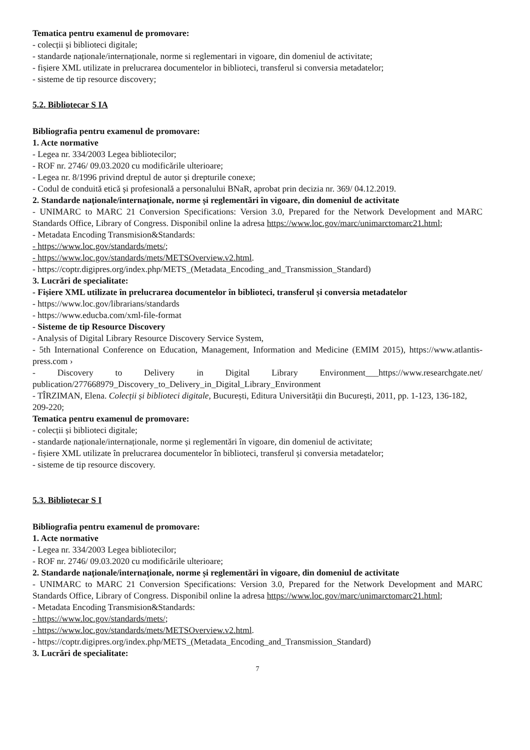Tematica pentru examenul de promovare:
- colecții și biblioteci digitale;
- standarde naționale/internaționale, norme si reglementari in vigoare, din domeniul de activitate;
- fișiere XML utilizate in prelucrarea documentelor in biblioteci, transferul si conversia metadatelor;
- sisteme de tip resource discovery;
5.2. Bibliotecar S IA
Bibliografia pentru examenul de promovare:
1. Acte normative
- Legea nr. 334/2003 Legea bibliotecilor;
- ROF nr. 2746/ 09.03.2020 cu modificările ulterioare;
- Legea nr. 8/1996 privind dreptul de autor și drepturile conexe;
- Codul de conduită etică și profesională a personalului BNaR, aprobat prin decizia nr. 369/ 04.12.2019.
2. Standarde naționale/internaționale, norme și reglementări în vigoare, din domeniul de activitate
- UNIMARC to MARC 21 Conversion Specifications: Version 3.0, Prepared for the Network Development and MARC Standards Office, Library of Congress. Disponibil online la adresa https://www.loc.gov/marc/unimarctomarc21.html;
- Metadata Encoding Transmision&Standards:
- https://www.loc.gov/standards/mets/;
- https://www.loc.gov/standards/mets/METSOverview.v2.html.
- https://coptr.digipres.org/index.php/METS_(Metadata_Encoding_and_Transmission_Standard)
3. Lucrări de specialitate:
- Fișiere XML utilizate în prelucrarea documentelor în biblioteci, transferul și conversia metadatelor
- https://www.loc.gov/librarians/standards
- https://www.educba.com/xml-file-format
- Sisteme de tip Resource Discovery
- Analysis of Digital Library Resource Discovery Service System,
- 5th International Conference on Education, Management, Information and Medicine (EMIM 2015), https://www.atlantis-press.com ›
- Discovery to Delivery in Digital Library Environment___https://www.researchgate.net/ publication/277668979_Discovery_to_Delivery_in_Digital_Library_Environment
- TÎRZIMAN, Elena. Colecții și biblioteci digitale, București, Editura Universității din București, 2011, pp. 1-123, 136-182, 209-220;
Tematica pentru examenul de promovare:
- colecții și biblioteci digitale;
- standarde naționale/internaționale, norme și reglementări în vigoare, din domeniul de activitate;
- fișiere XML utilizate în prelucrarea documentelor în biblioteci, transferul și conversia metadatelor;
- sisteme de tip resource discovery.
5.3. Bibliotecar S I
Bibliografia pentru examenul de promovare:
1. Acte normative
- Legea nr. 334/2003 Legea bibliotecilor;
- ROF nr. 2746/ 09.03.2020 cu modificările ulterioare;
2. Standarde naționale/internaționale, norme și reglementări în vigoare, din domeniul de activitate
- UNIMARC to MARC 21 Conversion Specifications: Version 3.0, Prepared for the Network Development and MARC Standards Office, Library of Congress. Disponibil online la adresa https://www.loc.gov/marc/unimarctomarc21.html;
- Metadata Encoding Transmision&Standards:
- https://www.loc.gov/standards/mets/;
- https://www.loc.gov/standards/mets/METSOverview.v2.html.
- https://coptr.digipres.org/index.php/METS_(Metadata_Encoding_and_Transmission_Standard)
3. Lucrări de specialitate:
7